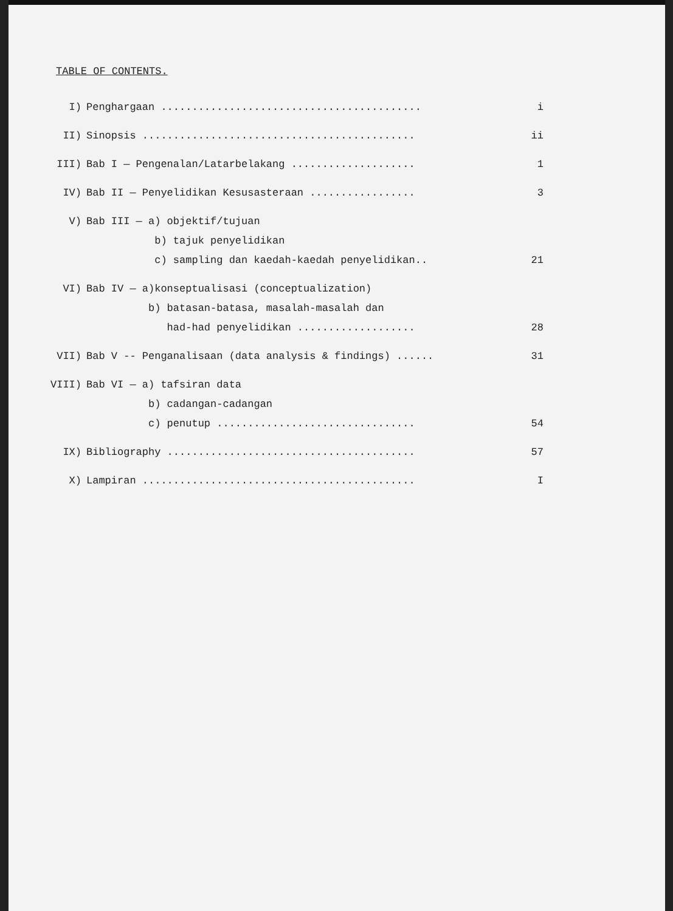TABLE OF CONTENTS.
| I) | Penghargaan .......................................... | i |
| II) | Sinopsis ............................................ | ii |
| III) | Bab I — Pengenalan/Latarbelakang .................... | 1 |
| IV) | Bab II — Penyelidikan Kesusasteraan ................. | 3 |
| V) | Bab III — a) objektif/tujuan | |
| | b) tajuk penyelidikan | |
| | c) sampling dan kaedah-kaedah penyelidikan.. | 21 |
| VI) | Bab IV — a)konseptualisasi (conceptualization) | |
| | b) batasan-batasa, masalah-masalah dan | |
| | had-had penyelidikan ................... | 28 |
| VII) | Bab V -- Penganalisaan (data analysis & findings) ...... | 31 |
| VIII) | Bab VI — a) tafsiran data | |
| | b) cadangan-cadangan | |
| | c) penutup ................................ | 54 |
| IX) | Bibliography ........................................ | 57 |
| X) | Lampiran ............................................ | I |